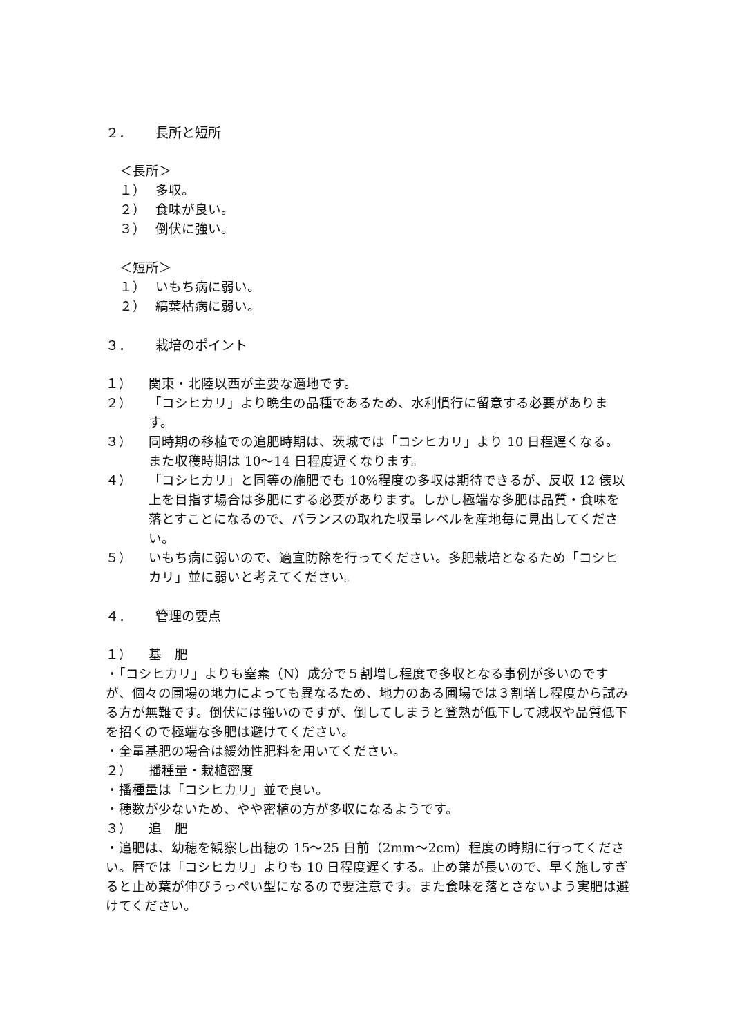２． 長所と短所
＜長所＞
１） 多収。
２） 食味が良い。
３） 倒伏に強い。
＜短所＞
１） いもち病に弱い。
２） 縞葉枯病に弱い。
３． 栽培のポイント
１） 関東・北陸以西が主要な適地です。
２） 「コシヒカリ」より晩生の品種であるため、水利慣行に留意する必要があります。
３） 同時期の移植での追肥時期は、茨城では「コシヒカリ」より 10 日程遅くなる。また収穫時期は 10～14 日程度遅くなります。
４） 「コシヒカリ」と同等の施肥でも 10%程度の多収は期待できるが、反収 12 俵以上を目指す場合は多肥にする必要があります。しかし極端な多肥は品質・食味を落とすことになるので、バランスの取れた収量レベルを産地毎に見出してください。
５） いもち病に弱いので、適宜防除を行ってください。多肥栽培となるため「コシヒカリ」並に弱いと考えてください。
４． 管理の要点
１） 基　肥
・「コシヒカリ」よりも窒素（N）成分で５割増し程度で多収となる事例が多いのですが、個々の圃場の地力によっても異なるため、地力のある圃場では３割増し程度から試みる方が無難です。倒伏には強いのですが、倒してしまうと登熟が低下して減収や品質低下を招くので極端な多肥は避けてください。
・全量基肥の場合は緩効性肥料を用いてください。
２） 播種量・栽植密度
・播種量は「コシヒカリ」並で良い。
・穂数が少ないため、やや密植の方が多収になるようです。
３） 追　肥
・追肥は、幼穂を観察し出穂の 15～25 日前（2mm～2cm）程度の時期に行ってください。暦では「コシヒカリ」よりも 10 日程度遅くする。止め葉が長いので、早く施しすぎると止め葉が伸びうっぺい型になるので要注意です。また食味を落とさないよう実肥は避けてください。